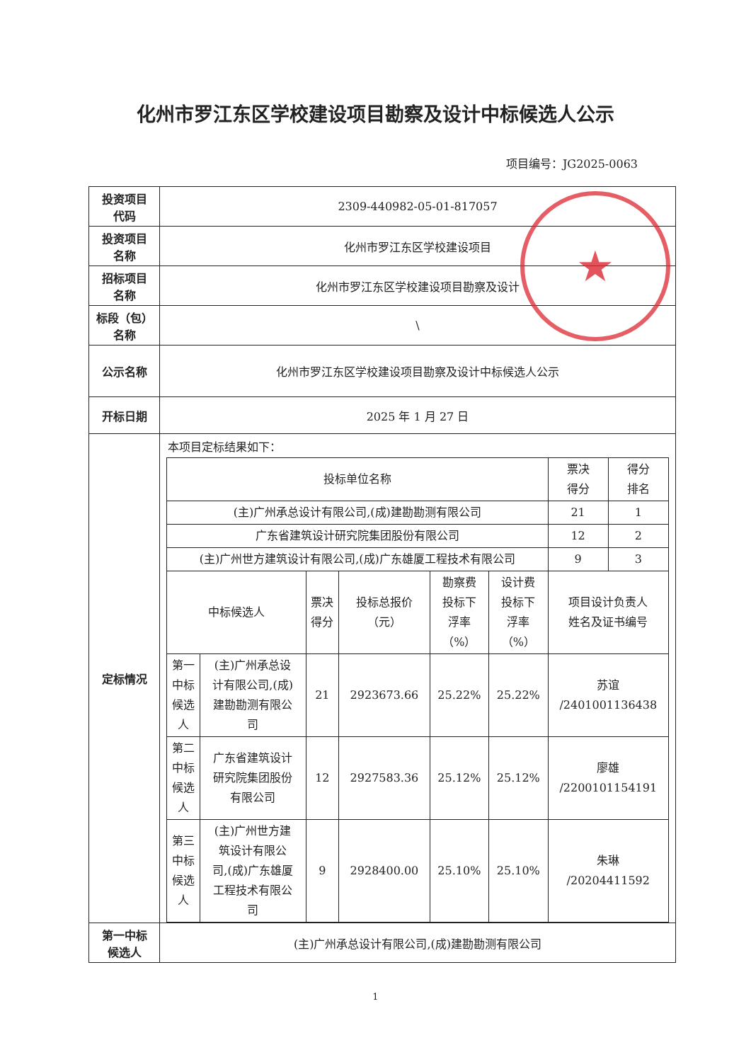化州市罗江东区学校建设项目勘察及设计中标候选人公示
项目编号：JG2025-0063
| 投资项目 代码 | 2309-440982-05-01-817057 |
| 投资项目 名称 | 化州市罗江东区学校建设项目 |
| 招标项目 名称 | 化州市罗江东区学校建设项目勘察及设计 |
| 标段（包） 名称 | \ |
| 公示名称 | 化州市罗江东区学校建设项目勘察及设计中标候选人公示 |
| 开标日期 | 2025 年 1 月 27 日 |
| 定标情况 | 本项目定标结果如下： / 投标单位名称 / / / / / / 票决 得分 / 得分 排名 / / --- / --- / --- / --- / --- / --- / --- / --- / / (主)广州承总设计有限公司,(成)建勘勘测有限公司 / / / / / / 21 / 1 / / 广东省建筑设计研究院集团股份有限公司 / / / / / / 12 / 2 / / (主)广州世方建筑设计有限公司,(成)广东雄厦工程技术有限公司 / / / / / / 9 / 3 / / 中标候选人 / / 票决 得分 / 投标总报价 （元） / 勘察费 投标下 浮率 （%） / 设计费 投标下 浮率 （%） / 项目设计负责人 姓名及证书编号 / / / 第一 中标 候选 人 / (主)广州承总设 计有限公司,(成) 建勘勘测有限公 司 / 21 / 2923673.66 / 25.22% / 25.22% / 苏谊 /2401001136438 / / / 第二 中标 候选 人 / 广东省建筑设计 研究院集团股份 有限公司 / 12 / 2927583.36 / 25.12% / 25.12% / 廖雄 /2200101154191 / / / 第三 中标 候选 人 / (主)广州世方建 筑设计有限公 司,(成)广东雄厦 工程技术有限公 司 / 9 / 2928400.00 / 25.10% / 25.10% / 朱琳 /20204411592 / / |
| 第一中标 候选人 | (主)广州承总设计有限公司,(成)建勘勘测有限公司 |
★
1